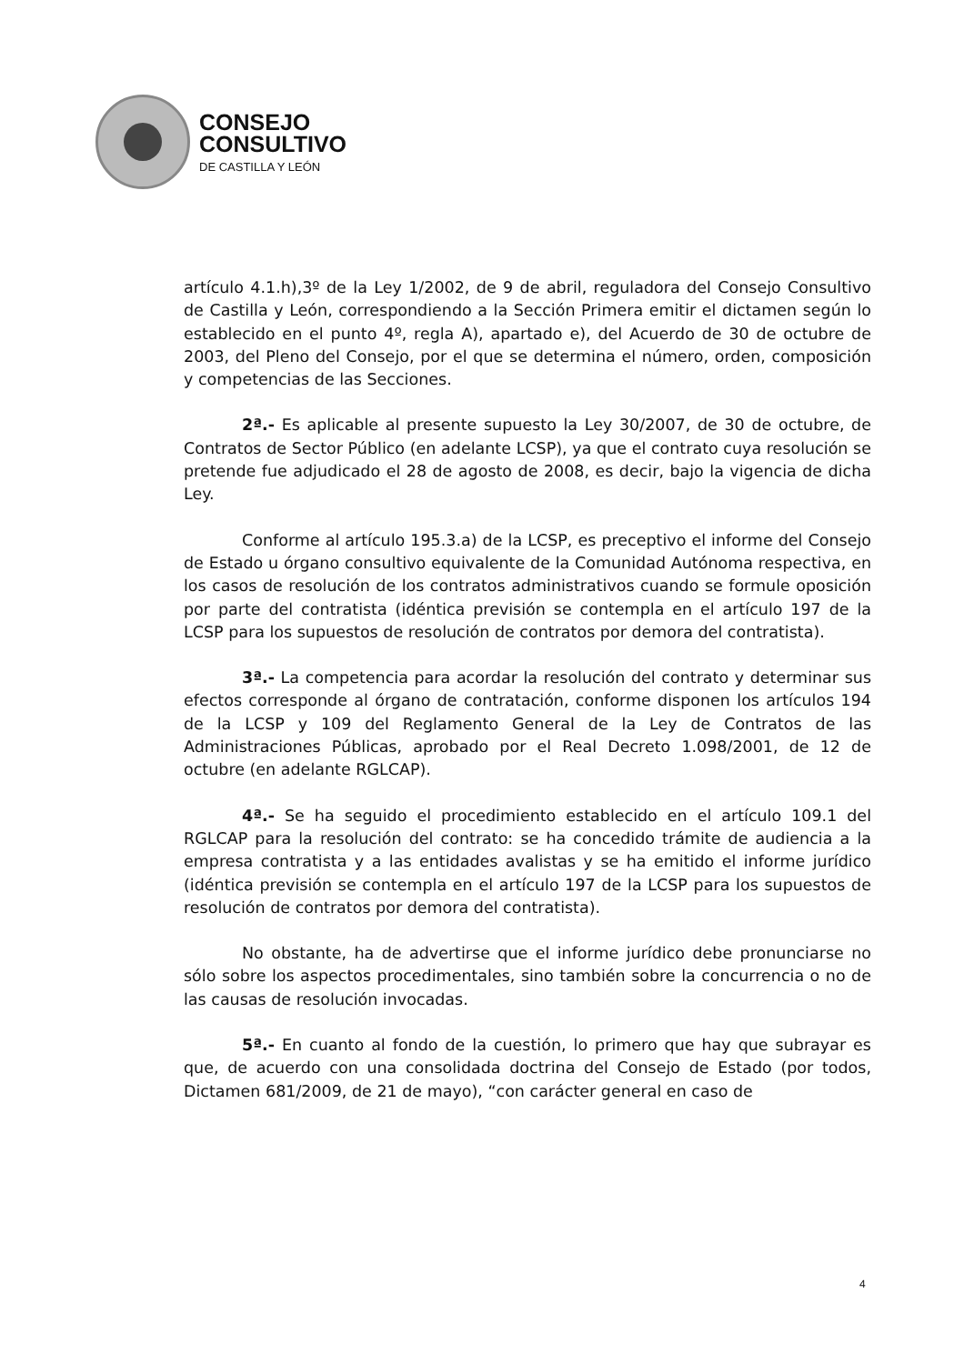CONSEJO
CONSULTIVO
DE CASTILLA Y LEÓN
artículo 4.1.h),3º de la Ley 1/2002, de 9 de abril, reguladora del Consejo Consultivo de Castilla y León, correspondiendo a la Sección Primera emitir el dictamen según lo establecido en el punto 4º, regla A), apartado e), del Acuerdo de 30 de octubre de 2003, del Pleno del Consejo, por el que se determina el número, orden, composición y competencias de las Secciones.
2ª.- Es aplicable al presente supuesto la Ley 30/2007, de 30 de octubre, de Contratos de Sector Público (en adelante LCSP), ya que el contrato cuya resolución se pretende fue adjudicado el 28 de agosto de 2008, es decir, bajo la vigencia de dicha Ley.
Conforme al artículo 195.3.a) de la LCSP, es preceptivo el informe del Consejo de Estado u órgano consultivo equivalente de la Comunidad Autónoma respectiva, en los casos de resolución de los contratos administrativos cuando se formule oposición por parte del contratista (idéntica previsión se contempla en el artículo 197 de la LCSP para los supuestos de resolución de contratos por demora del contratista).
3ª.- La competencia para acordar la resolución del contrato y determinar sus efectos corresponde al órgano de contratación, conforme disponen los artículos 194 de la LCSP y 109 del Reglamento General de la Ley de Contratos de las Administraciones Públicas, aprobado por el Real Decreto 1.098/2001, de 12 de octubre (en adelante RGLCAP).
4ª.- Se ha seguido el procedimiento establecido en el artículo 109.1 del RGLCAP para la resolución del contrato: se ha concedido trámite de audiencia a la empresa contratista y a las entidades avalistas y se ha emitido el informe jurídico (idéntica previsión se contempla en el artículo 197 de la LCSP para los supuestos de resolución de contratos por demora del contratista).
No obstante, ha de advertirse que el informe jurídico debe pronunciarse no sólo sobre los aspectos procedimentales, sino también sobre la concurrencia o no de las causas de resolución invocadas.
5ª.- En cuanto al fondo de la cuestión, lo primero que hay que subrayar es que, de acuerdo con una consolidada doctrina del Consejo de Estado (por todos, Dictamen 681/2009, de 21 de mayo), “con carácter general en caso de
4